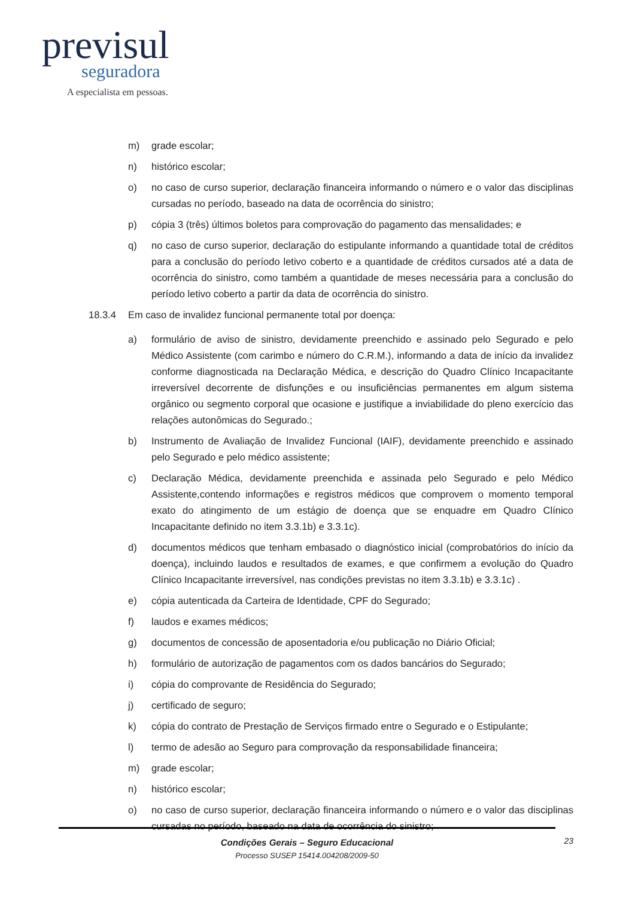previsul
seguradora
A especialista em pessoas.
m) grade escolar;
n) histórico escolar;
o) no caso de curso superior, declaração financeira informando o número e o valor das disciplinas cursadas no período, baseado na data de ocorrência do sinistro;
p) cópia 3 (três) últimos boletos para comprovação do pagamento das mensalidades; e
q) no caso de curso superior, declaração do estipulante informando a quantidade total de créditos para a conclusão do período letivo coberto e a quantidade de créditos cursados até a data de ocorrência do sinistro, como também a quantidade de meses necessária para a conclusão do período letivo coberto a partir da data de ocorrência do sinistro.
18.3.4 Em caso de invalidez funcional permanente total por doença:
a) formulário de aviso de sinistro, devidamente preenchido e assinado pelo Segurado e pelo Médico Assistente (com carimbo e número do C.R.M.), informando a data de início da invalidez conforme diagnosticada na Declaração Médica, e descrição do Quadro Clínico Incapacitante irreversível decorrente de disfunções e ou insuficiências permanentes em algum sistema orgânico ou segmento corporal que ocasione e justifique a inviabilidade do pleno exercício das relações autonômicas do Segurado.;
b) Instrumento de Avaliação de Invalidez Funcional (IAIF), devidamente preenchido e assinado pelo Segurado e pelo médico assistente;
c) Declaração Médica, devidamente preenchida e assinada pelo Segurado e pelo Médico Assistente,contendo informações e registros médicos que comprovem o momento temporal exato do atingimento de um estágio de doença que se enquadre em Quadro Clínico Incapacitante definido no item 3.3.1b) e 3.3.1c).
d) documentos médicos que tenham embasado o diagnóstico inicial (comprobatórios do início da doença), incluindo laudos e resultados de exames, e que confirmem a evolução do Quadro Clínico Incapacitante irreversível, nas condições previstas no item 3.3.1b) e 3.3.1c) .
e) cópia autenticada da Carteira de Identidade, CPF do Segurado;
f) laudos e exames médicos;
g) documentos de concessão de aposentadoria e/ou publicação no Diário Oficial;
h) formulário de autorização de pagamentos com os dados bancários do Segurado;
i) cópia do comprovante de Residência do Segurado;
j) certificado de seguro;
k) cópia do contrato de Prestação de Serviços firmado entre o Segurado e o Estipulante;
l) termo de adesão ao Seguro para comprovação da responsabilidade financeira;
m) grade escolar;
n) histórico escolar;
o) no caso de curso superior, declaração financeira informando o número e o valor das disciplinas cursadas no período, baseado na data de ocorrência do sinistro;
Condições Gerais – Seguro Educacional
Processo SUSEP 15414.004208/2009-50
23